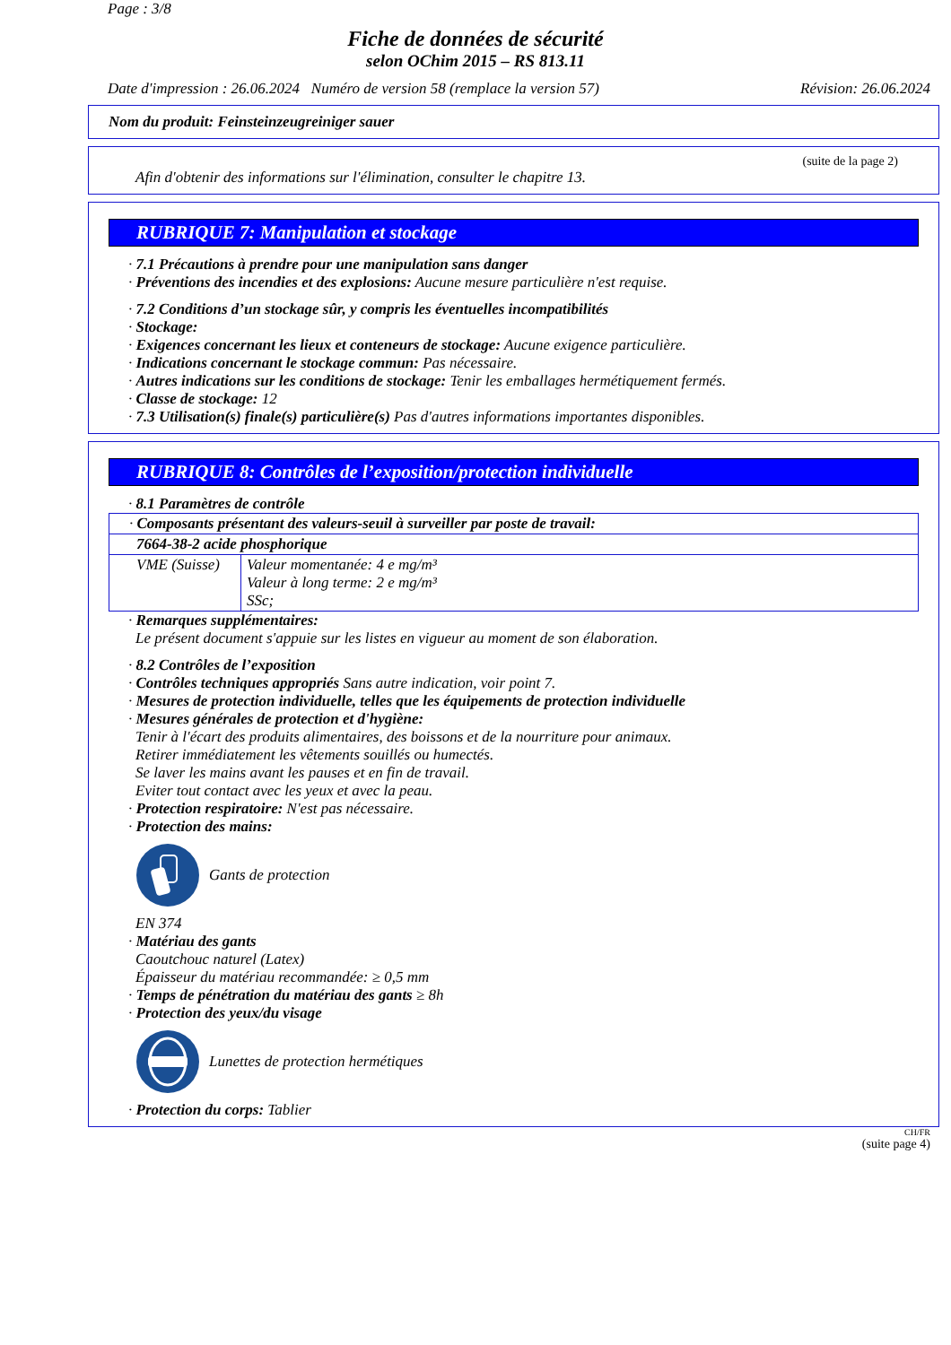Page : 3/8
Fiche de données de sécurité
selon OChim 2015 – RS 813.11
Date d'impression : 26.06.2024 Numéro de version 58 (remplace la version 57) Révision: 26.06.2024
Nom du produit: Feinsteinzeugreiniger sauer
(suite de la page 2)
Afin d'obtenir des informations sur l'élimination, consulter le chapitre 13.
RUBRIQUE 7: Manipulation et stockage
· 7.1 Précautions à prendre pour une manipulation sans danger
· Préventions des incendies et des explosions: Aucune mesure particulière n'est requise.
· 7.2 Conditions d’un stockage sûr, y compris les éventuelles incompatibilités
· Stockage:
· Exigences concernant les lieux et conteneurs de stockage: Aucune exigence particulière.
· Indications concernant le stockage commun: Pas nécessaire.
· Autres indications sur les conditions de stockage: Tenir les emballages hermétiquement fermés.
· Classe de stockage: 12
· 7.3 Utilisation(s) finale(s) particulière(s) Pas d'autres informations importantes disponibles.
RUBRIQUE 8: Contrôles de l’exposition/protection individuelle
· 8.1 Paramètres de contrôle
| · Composants présentant des valeurs-seuil à surveiller par poste de travail: | |
| 7664-38-2 acide phosphorique | |
| VME (Suisse) | Valeur momentanée: 4 e mg/m³ Valeur à long terme: 2 e mg/m³ SSc; |
· Remarques supplémentaires:
Le présent document s'appuie sur les listes en vigueur au moment de son élaboration.
· 8.2 Contrôles de l’exposition
· Contrôles techniques appropriés Sans autre indication, voir point 7.
· Mesures de protection individuelle, telles que les équipements de protection individuelle
· Mesures générales de protection et d'hygiène:
Tenir à l'écart des produits alimentaires, des boissons et de la nourriture pour animaux.
Retirer immédiatement les vêtements souillés ou humectés.
Se laver les mains avant les pauses et en fin de travail.
Eviter tout contact avec les yeux et avec la peau.
· Protection respiratoire: N'est pas nécessaire.
· Protection des mains:
Gants de protection
EN 374
· Matériau des gants
Caoutchouc naturel (Latex)
Épaisseur du matériau recommandée: ≥ 0,5 mm
· Temps de pénétration du matériau des gants ≥ 8h
· Protection des yeux/du visage
Lunettes de protection hermétiques
· Protection du corps: Tablier
CH/FR
(suite page 4)